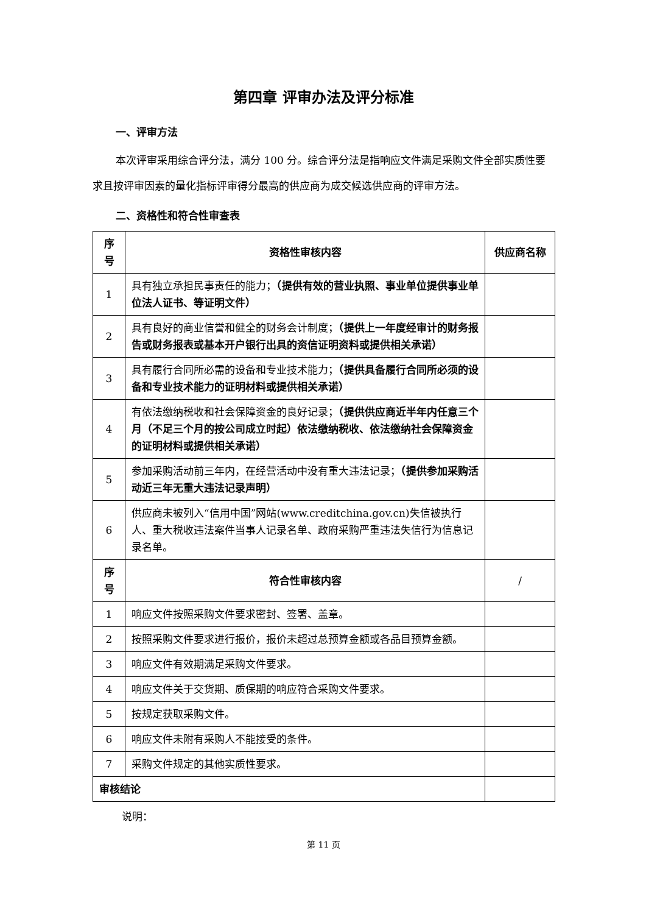第四章 评审办法及评分标准
一、评审方法
本次评审采用综合评分法，满分 100 分。综合评分法是指响应文件满足采购文件全部实质性要求且按评审因素的量化指标评审得分最高的供应商为成交候选供应商的评审方法。
二、资格性和符合性审查表
| 序 号 | 资格性审核内容 | 供应商名称 |
| --- | --- | --- |
| 1 | 具有独立承担民事责任的能力； （提供有效的营业执照、事业单位提供事业单位法人证书、等证明文件） | |
| 2 | 具有良好的商业信誉和健全的财务会计制度； （提供上一年度经审计的财务报告或财务报表或基本开户银行出具的资信证明资料或提供相关承诺） | |
| 3 | 具有履行合同所必需的设备和专业技术能力； （提供具备履行合同所必须的设备和专业技术能力的证明材料或提供相关承诺） | |
| 4 | 有依法缴纳税收和社会保障资金的良好记录； （提供供应商近半年内任意三个月（不足三个月的按公司成立时起）依法缴纳税收、依法缴纳社会保障资金的证明材料或提供相关承诺） | |
| 5 | 参加采购活动前三年内，在经营活动中没有重大违法记录； （提供参加采购活动近三年无重大违法记录声明） | |
| 6 | 供应商未被列入“信用中国”网站(www.creditchina.gov.cn)失信被执行人、重大税收违法案件当事人记录名单、政府采购严重违法失信行为信息记录名单。 | |
| 序 号 | 符合性审核内容 | / |
| 1 | 响应文件按照采购文件要求密封、签署、盖章。 | |
| 2 | 按照采购文件要求进行报价，报价未超过总预算金额或各品目预算金额。 | |
| 3 | 响应文件有效期满足采购文件要求。 | |
| 4 | 响应文件关于交货期、质保期的响应符合采购文件要求。 | |
| 5 | 按规定获取采购文件。 | |
| 6 | 响应文件未附有采购人不能接受的条件。 | |
| 7 | 采购文件规定的其他实质性要求。 | |
| 审核结论 | | |
说明：
第 11 页